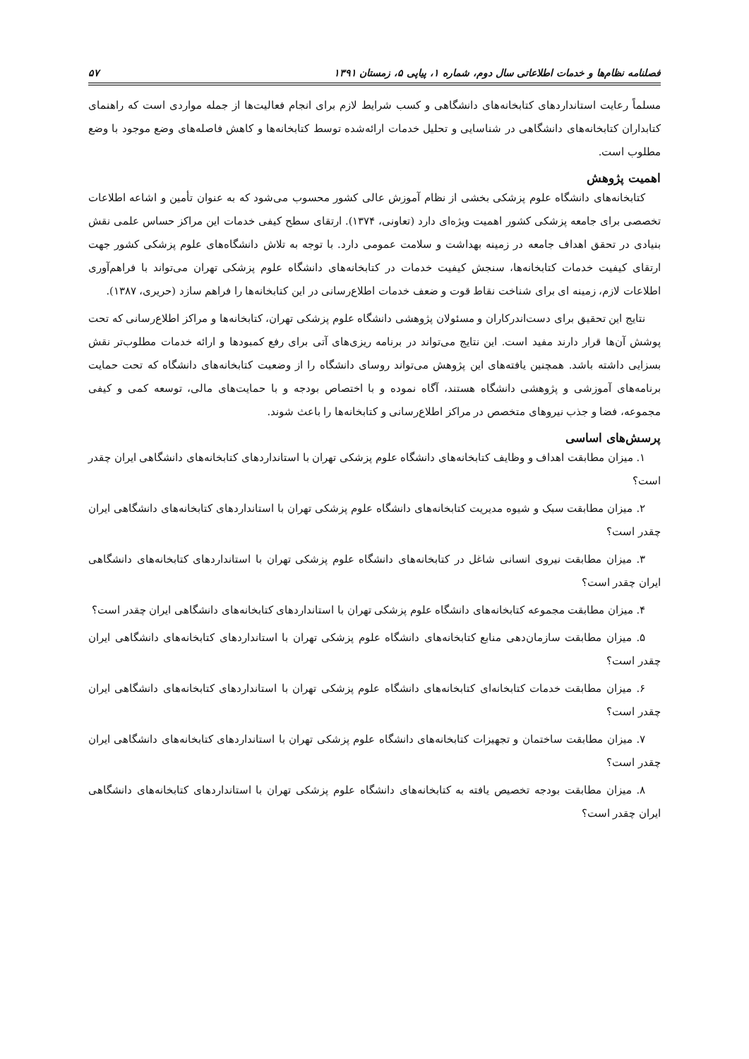فصلنامه نظام‌ها و خدمات اطلاعاتی سال دوم، شماره ۱، پیاپی ۵، زمستان ۱۳۹۱ ۵۷
مسلماً رعایت استانداردهای کتابخانه‌های دانشگاهی و کسب شرایط لازم برای انجام فعالیت‌ها از جمله مواردی است که راهنمای کتابداران کتابخانه‌های دانشگاهی در شناسایی و تحلیل خدمات ارائه‌شده توسط کتابخانه‌ها و کاهش فاصله‌های وضع موجود با وضع مطلوب است.
اهمیت پژوهش
کتابخانه‌های دانشگاه علوم پزشکی بخشی از نظام آموزش عالی کشور محسوب می‌شود که به عنوان تأمین و اشاعه اطلاعات تخصصی برای جامعه پزشکی کشور اهمیت ویژه‌ای دارد (تعاونی، ۱۳۷۴). ارتقای سطح کیفی خدمات این مراکز حساس علمی نقش بنیادی در تحقق اهداف جامعه در زمینه بهداشت و سلامت عمومی دارد. با توجه به تلاش دانشگاه‌های علوم پزشکی کشور جهت ارتقای کیفیت خدمات کتابخانه‌ها، سنجش کیفیت خدمات در کتابخانه‌های دانشگاه علوم پزشکی تهران می‌تواند با فراهم‌آوری اطلاعات لازم، زمینه ای برای شناخت نقاط قوت و ضعف خدمات اطلاع‌رسانی در این کتابخانه‌ها را فراهم سازد (حریری، ۱۳۸۷).
نتایج این تحقیق برای دست‌اندرکاران و مسئولان پژوهشی دانشگاه علوم پزشکی تهران، کتابخانه‌ها و مراکز اطلاع‌رسانی که تحت پوشش آن‌ها قرار دارند مفید است. این نتایج می‌تواند در برنامه ریزی‌های آتی برای رفع کمبودها و ارائه خدمات مطلوب‌تر نقش بسزایی داشته باشد. همچنین یافته‌های این پژوهش می‌تواند روسای دانشگاه را از وضعیت کتابخانه‌های دانشگاه که تحت حمایت برنامه‌های آموزشی و پژوهشی دانشگاه هستند، آگاه نموده و با اختصاص بودجه و با حمایت‌های مالی، توسعه کمی و کیفی مجموعه، فضا و جذب نیروهای متخصص در مراکز اطلاع‌رسانی و کتابخانه‌ها را باعث شوند.
پرسش‌های اساسی
۱. میزان مطابقت اهداف و وظایف کتابخانه‌های دانشگاه علوم پزشکی تهران با استانداردهای کتابخانه‌های دانشگاهی ایران چقدر است؟
۲. میزان مطابقت سبک و شیوه مدیریت کتابخانه‌های دانشگاه علوم پزشکی تهران با استانداردهای کتابخانه‌های دانشگاهی ایران چقدر است؟
۳. میزان مطابقت نیروی انسانی شاغل در کتابخانه‌های دانشگاه علوم پزشکی تهران با استانداردهای کتابخانه‌های دانشگاهی ایران چقدر است؟
۴. میزان مطابقت مجموعه کتابخانه‌های دانشگاه علوم پزشکی تهران با استانداردهای کتابخانه‌های دانشگاهی ایران چقدر است؟
۵. میزان مطابقت سازمان‌دهی منابع کتابخانه‌های دانشگاه علوم پزشکی تهران با استانداردهای کتابخانه‌های دانشگاهی ایران چقدر است؟
۶. میزان مطابقت خدمات کتابخانه‌ای کتابخانه‌های دانشگاه علوم پزشکی تهران با استانداردهای کتابخانه‌های دانشگاهی ایران چقدر است؟
۷. میزان مطابقت ساختمان و تجهیزات کتابخانه‌های دانشگاه علوم پزشکی تهران با استانداردهای کتابخانه‌های دانشگاهی ایران چقدر است؟
۸. میزان مطابقت بودجه تخصیص یافته به کتابخانه‌های دانشگاه علوم پزشکی تهران با استانداردهای کتابخانه‌های دانشگاهی ایران چقدر است؟